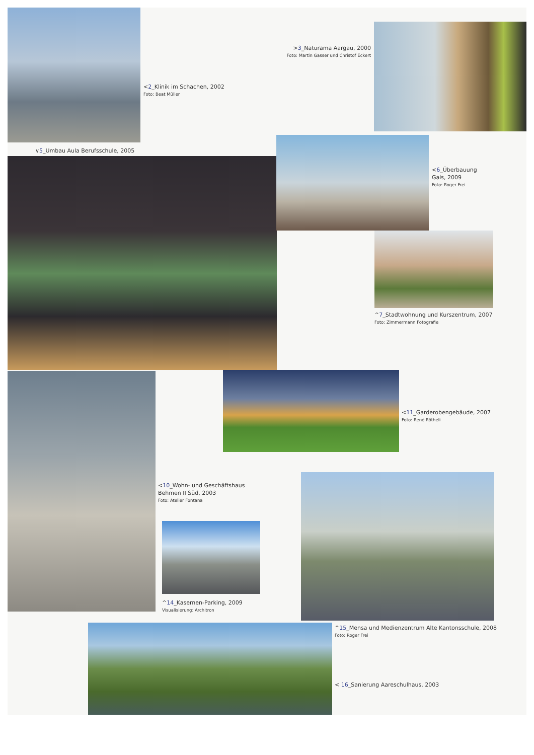>3_Naturama Aargau, 2000
Foto: Martin Gasser und Christof Eckert
<2_Klinik im Schachen, 2002
Foto: Beat Müller
∨5_Umbau Aula Berufsschule, 2005
<6_Überbauung
Gais, 2009
Foto: Roger Frei
^7_Stadtwohnung und Kurszentrum, 2007
Foto: Zimmermann Fotografie
<11_Garderobengebäude, 2007
Foto: René Rötheli
<10_Wohn- und Geschäftshaus
Behmen II Süd, 2003
Foto: Atelier Fontana
^14_Kasernen-Parking, 2009
Visualisierung: Architron
^15_Mensa und Medienzentrum Alte Kantonsschule, 2008
Foto: Roger Frei
< 16_Sanierung Aareschulhaus, 2003